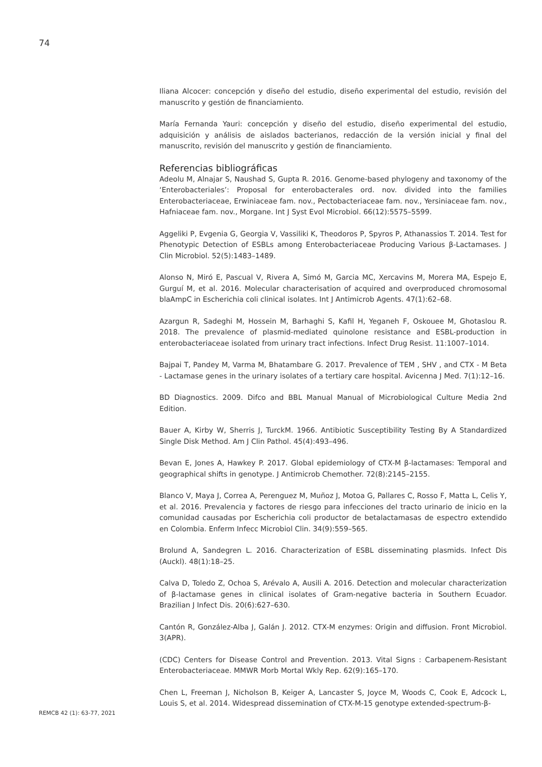74
Iliana Alcocer: concepción y diseño del estudio, diseño experimental del estudio, revisión del manuscrito y gestión de financiamiento.
María Fernanda Yauri: concepción y diseño del estudio, diseño experimental del estudio, adquisición y análisis de aislados bacterianos, redacción de la versión inicial y final del manuscrito, revisión del manuscrito y gestión de financiamiento.
Referencias bibliográficas
Adeolu M, Alnajar S, Naushad S, Gupta R. 2016. Genome-based phylogeny and taxonomy of the ‘Enterobacteriales’: Proposal for enterobacterales ord. nov. divided into the families Enterobacteriaceae, Erwiniaceae fam. nov., Pectobacteriaceae fam. nov., Yersiniaceae fam. nov., Hafniaceae fam. nov., Morgane. Int J Syst Evol Microbiol. 66(12):5575–5599.
Aggeliki P, Evgenia G, Georgia V, Vassiliki K, Theodoros P, Spyros P, Athanassios T. 2014. Test for Phenotypic Detection of ESBLs among Enterobacteriaceae Producing Various β-Lactamases. J Clin Microbiol. 52(5):1483–1489.
Alonso N, Miró E, Pascual V, Rivera A, Simó M, Garcia MC, Xercavins M, Morera MA, Espejo E, Gurguí M, et al. 2016. Molecular characterisation of acquired and overproduced chromosomal blaAmpC in Escherichia coli clinical isolates. Int J Antimicrob Agents. 47(1):62–68.
Azargun R, Sadeghi M, Hossein M, Barhaghi S, Kafil H, Yeganeh F, Oskouee M, Ghotaslou R. 2018. The prevalence of plasmid-mediated quinolone resistance and ESBL-production in enterobacteriaceae isolated from urinary tract infections. Infect Drug Resist. 11:1007–1014.
Bajpai T, Pandey M, Varma M, Bhatambare G. 2017. Prevalence of TEM , SHV , and CTX - M Beta - Lactamase genes in the urinary isolates of a tertiary care hospital. Avicenna J Med. 7(1):12–16.
BD Diagnostics. 2009. Difco and BBL Manual Manual of Microbiological Culture Media 2nd Edition.
Bauer A, Kirby W, Sherris J, TurckM. 1966. Antibiotic Susceptibility Testing By A Standardized Single Disk Method. Am J Clin Pathol. 45(4):493–496.
Bevan E, Jones A, Hawkey P. 2017. Global epidemiology of CTX-M β-lactamases: Temporal and geographical shifts in genotype. J Antimicrob Chemother. 72(8):2145–2155.
Blanco V, Maya J, Correa A, Perenguez M, Muñoz J, Motoa G, Pallares C, Rosso F, Matta L, Celis Y, et al. 2016. Prevalencia y factores de riesgo para infecciones del tracto urinario de inicio en la comunidad causadas por Escherichia coli productor de betalactamasas de espectro extendido en Colombia. Enferm Infecc Microbiol Clin. 34(9):559–565.
Brolund A, Sandegren L. 2016. Characterization of ESBL disseminating plasmids. Infect Dis (Auckl). 48(1):18–25.
Calva D, Toledo Z, Ochoa S, Arévalo A, Ausili A. 2016. Detection and molecular characterization of β-lactamase genes in clinical isolates of Gram-negative bacteria in Southern Ecuador. Brazilian J Infect Dis. 20(6):627–630.
Cantón R, González-Alba J, Galán J. 2012. CTX-M enzymes: Origin and diffusion. Front Microbiol. 3(APR).
(CDC) Centers for Disease Control and Prevention. 2013. Vital Signs : Carbapenem-Resistant Enterobacteriaceae. MMWR Morb Mortal Wkly Rep. 62(9):165–170.
Chen L, Freeman J, Nicholson B, Keiger A, Lancaster S, Joyce M, Woods C, Cook E, Adcock L, Louis S, et al. 2014. Widespread dissemination of CTX-M-15 genotype extended-spectrum-β-
REMCB 42 (1): 63-77, 2021